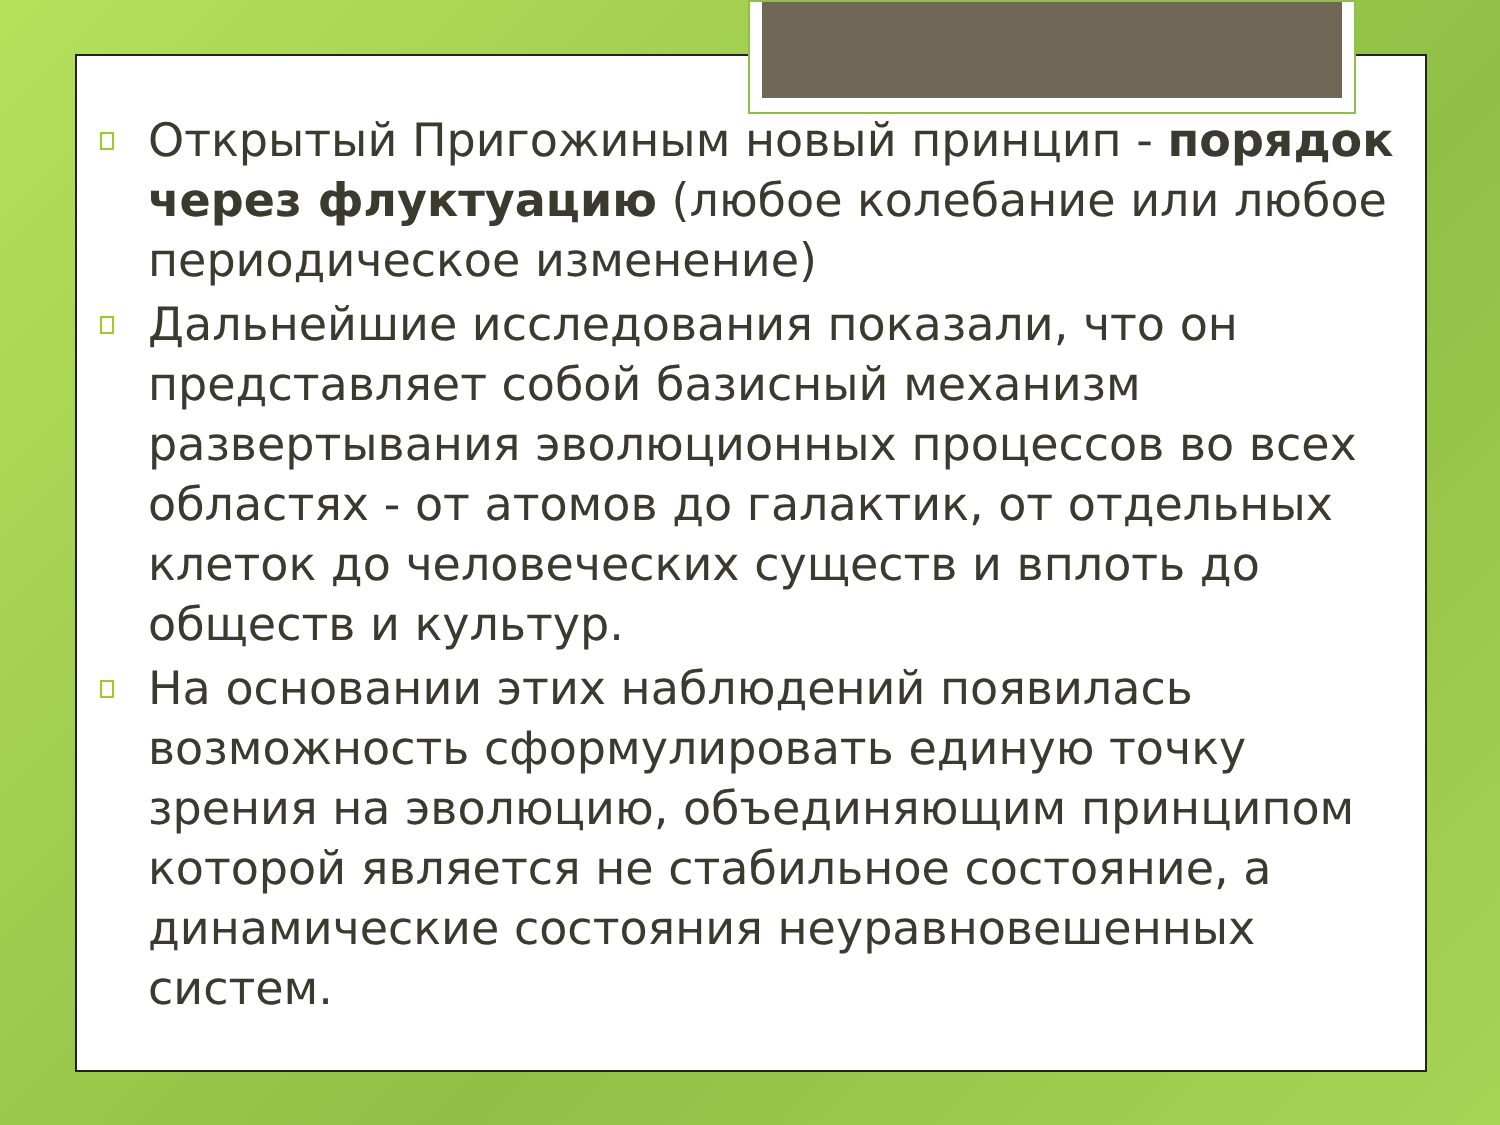Открытый Пригожиным новый принцип - порядок через флуктуацию (любое колебание или любое периодическое изменение)
Дальнейшие исследования показали, что он представляет собой базисный механизм развертывания эволюционных процессов во всех областях - от атомов до галактик, от отдельных клеток до человеческих существ и вплоть до обществ и культур.
На основании этих наблюдений появилась возможность сформулировать единую точку зрения на эволюцию, объединяющим принципом которой является не стабильное состояние, а динамические состояния неуравновешенных систем.